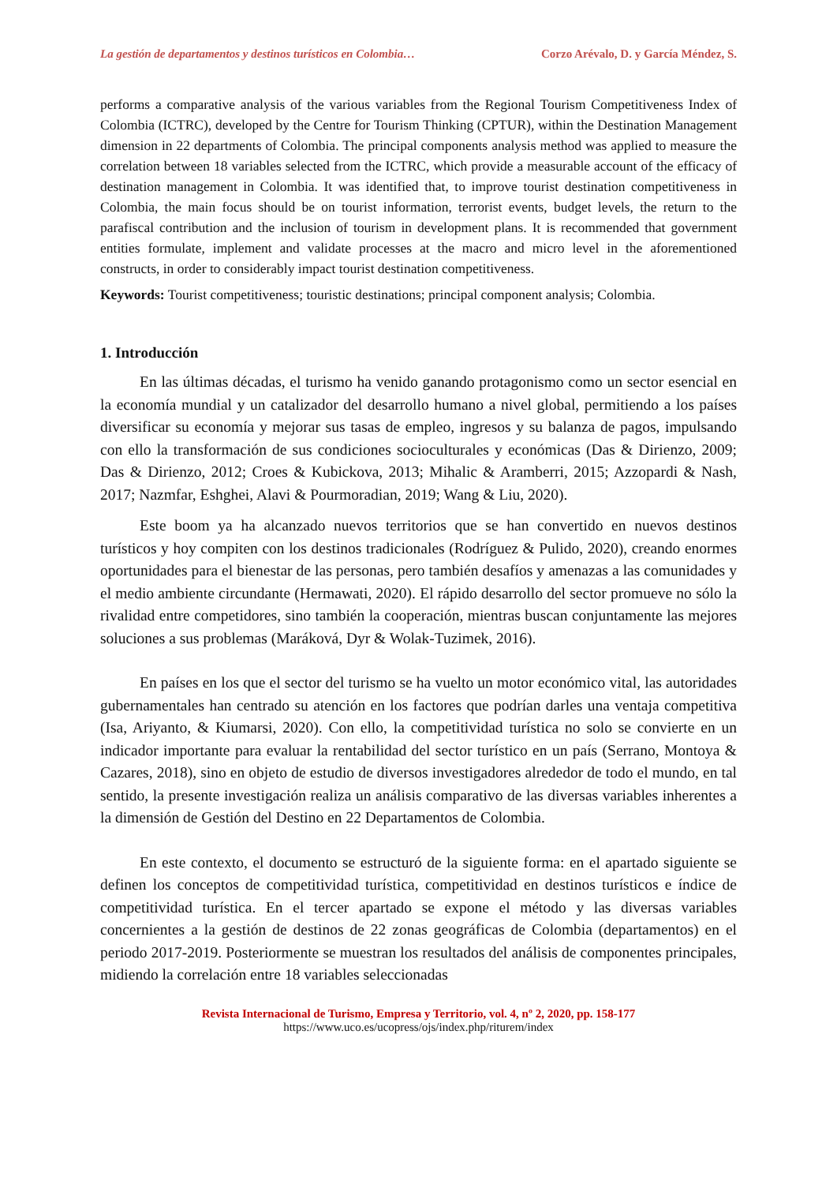La gestión de departamentos y destinos turísticos en Colombia… Corzo Arévalo, D. y García Méndez, S.
performs a comparative analysis of the various variables from the Regional Tourism Competitiveness Index of Colombia (ICTRC), developed by the Centre for Tourism Thinking (CPTUR), within the Destination Management dimension in 22 departments of Colombia. The principal components analysis method was applied to measure the correlation between 18 variables selected from the ICTRC, which provide a measurable account of the efficacy of destination management in Colombia. It was identified that, to improve tourist destination competitiveness in Colombia, the main focus should be on tourist information, terrorist events, budget levels, the return to the parafiscal contribution and the inclusion of tourism in development plans. It is recommended that government entities formulate, implement and validate processes at the macro and micro level in the aforementioned constructs, in order to considerably impact tourist destination competitiveness.
Keywords: Tourist competitiveness; touristic destinations; principal component analysis; Colombia.
1. Introducción
En las últimas décadas, el turismo ha venido ganando protagonismo como un sector esencial en la economía mundial y un catalizador del desarrollo humano a nivel global, permitiendo a los países diversificar su economía y mejorar sus tasas de empleo, ingresos y su balanza de pagos, impulsando con ello la transformación de sus condiciones socioculturales y económicas (Das & Dirienzo, 2009; Das & Dirienzo, 2012; Croes & Kubickova, 2013; Mihalic & Aramberri, 2015; Azzopardi & Nash, 2017; Nazmfar, Eshghei, Alavi & Pourmoradian, 2019; Wang & Liu, 2020).
Este boom ya ha alcanzado nuevos territorios que se han convertido en nuevos destinos turísticos y hoy compiten con los destinos tradicionales (Rodríguez & Pulido, 2020), creando enormes oportunidades para el bienestar de las personas, pero también desafíos y amenazas a las comunidades y el medio ambiente circundante (Hermawati, 2020). El rápido desarrollo del sector promueve no sólo la rivalidad entre competidores, sino también la cooperación, mientras buscan conjuntamente las mejores soluciones a sus problemas (Maráková, Dyr & Wolak-Tuzimek, 2016).
En países en los que el sector del turismo se ha vuelto un motor económico vital, las autoridades gubernamentales han centrado su atención en los factores que podrían darles una ventaja competitiva (Isa, Ariyanto, & Kiumarsi, 2020). Con ello, la competitividad turística no solo se convierte en un indicador importante para evaluar la rentabilidad del sector turístico en un país (Serrano, Montoya & Cazares, 2018), sino en objeto de estudio de diversos investigadores alrededor de todo el mundo, en tal sentido, la presente investigación realiza un análisis comparativo de las diversas variables inherentes a la dimensión de Gestión del Destino en 22 Departamentos de Colombia.
En este contexto, el documento se estructuró de la siguiente forma: en el apartado siguiente se definen los conceptos de competitividad turística, competitividad en destinos turísticos e índice de competitividad turística. En el tercer apartado se expone el método y las diversas variables concernientes a la gestión de destinos de 22 zonas geográficas de Colombia (departamentos) en el periodo 2017-2019. Posteriormente se muestran los resultados del análisis de componentes principales, midiendo la correlación entre 18 variables seleccionadas
Revista Internacional de Turismo, Empresa y Territorio, vol. 4, nº 2, 2020, pp. 158-177
https://www.uco.es/ucopress/ojs/index.php/riturem/index